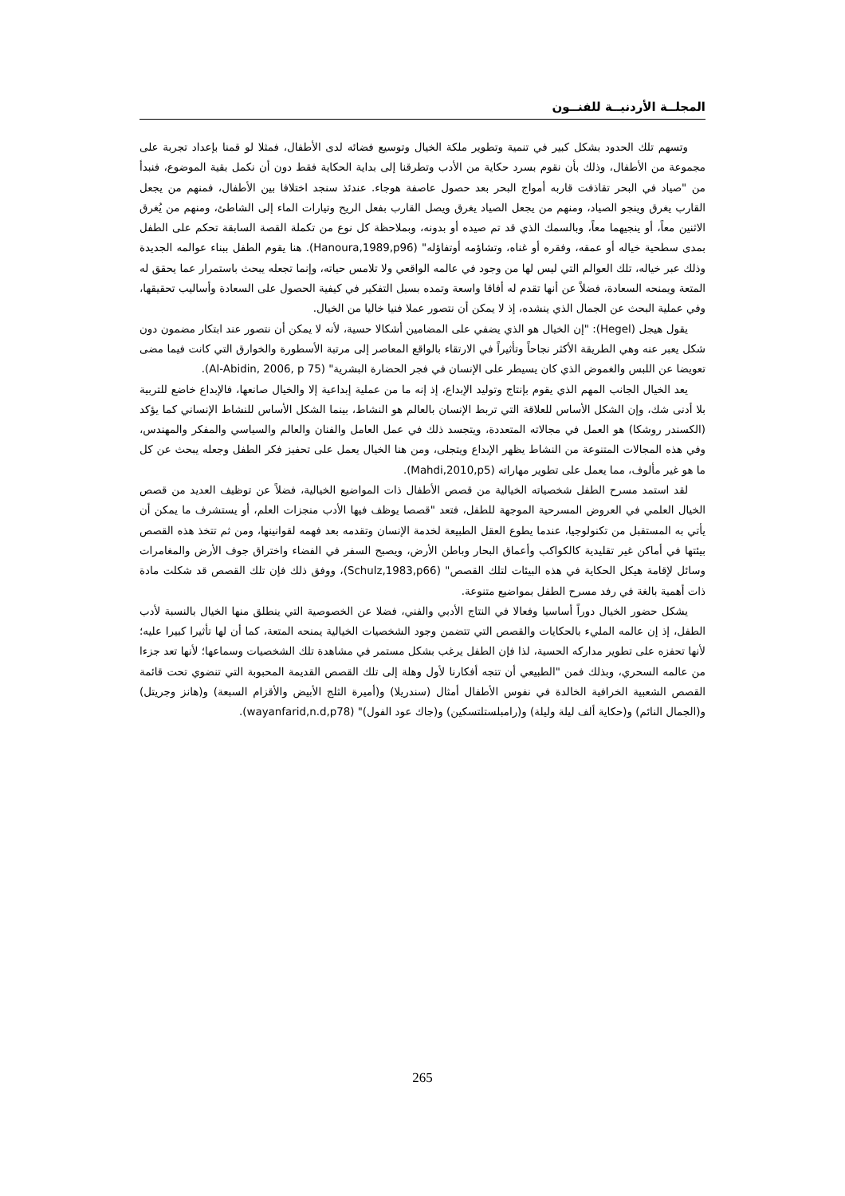المجلــة الأردنيــة للفنــون
وتسهم تلك الحدود بشكل كبير في تنمية وتطوير ملكة الخيال وتوسيع فضائه لدى الأطفال، فمثلا لو قمنا بإعداد تجربة على مجموعة من الأطفال، وذلك بأن نقوم بسرد حكاية من الأدب وتطرقنا إلى بداية الحكاية فقط دون أن نكمل بقية الموضوع، فنبدأ من "صياد في البحر تقاذفت قاربه أمواج البحر بعد حصول عاصفة هوجاء. عندئذ سنجد اختلافا بين الأطفال، فمنهم من يجعل القارب يغرق وينجو الصياد، ومنهم من يجعل الصياد يغرق ويصل القارب بفعل الريح وتيارات الماء إلى الشاطئ، ومنهم من يُغرق الاثنين معاً، أو ينجيهما معاً، وبالسمك الذي قد تم صيده أو بدونه، وبملاحظة كل نوع من تكملة القصة السابقة تحكم على الطفل بمدى سطحية خياله أو عمقه، وفقره أو غناه، وتشاؤمه أوتفاؤله" (Hanoura,1989,p96). هنا يقوم الطفل ببناء عوالمه الجديدة وذلك عبر خياله، تلك العوالم التي ليس لها من وجود في عالمه الواقعي ولا تلامس حياته، وإنما تجعله يبحث باستمرار عما يحقق له المتعة ويمنحه السعادة، فضلاً عن أنها تقدم له أفاقا واسعة وتمده بسبل التفكير في كيفية الحصول على السعادة وأساليب تحقيقها، وفي عملية البحث عن الجمال الذي ينشده، إذ لا يمكن أن نتصور عملا فنيا خاليا من الخيال.
يقول هيجل (Hegel): "إن الخيال هو الذي يضفي على المضامين أشكالا حسية، لأنه لا يمكن أن نتصور عند ابتكار مضمون دون شكل يعبر عنه وهي الطريقة الأكثر نجاحاً وتأثيراً في الارتقاء بالواقع المعاصر إلى مرتبة الأسطورة والخوارق التي كانت فيما مضى تعويضا عن اللبس والغموض الذي كان يسيطر على الإنسان في فجر الحضارة البشرية" (Al-Abidin, 2006, p 75).
يعد الخيال الجانب المهم الذي يقوم بإنتاج وتوليد الإبداع، إذ إنه ما من عملية إبداعية إلا والخيال صانعها، فالإبداع خاضع للتربية بلا أدنى شك، وإن الشكل الأساس للعلاقة التي تربط الإنسان بالعالم هو النشاط، بينما الشكل الأساس للنشاط الإنساني كما يؤكد (الكسندر روشكا) هو العمل في مجالاته المتعددة، ويتجسد ذلك في عمل العامل والفنان والعالم والسياسي والمفكر والمهندس، وفي هذه المجالات المتنوعة من النشاط يظهر الإبداع ويتجلى، ومن هنا الخيال يعمل على تحفيز فكر الطفل وجعله يبحث عن كل ما هو غير مألوف، مما يعمل على تطوير مهاراته (Mahdi,2010,p5).
لقد استمد مسرح الطفل شخصياته الخيالية من قصص الأطفال ذات المواضيع الخيالية، فضلاً عن توظيف العديد من قصص الخيال العلمي في العروض المسرحية الموجهة للطفل، فتعد "قصصا يوظف فيها الأدب منجزات العلم، أو يستشرف ما يمكن أن يأتي به المستقبل من تكنولوجيا، عندما يطوع العقل الطبيعة لخدمة الإنسان وتقدمه بعد فهمه لقوانينها، ومن ثم تتخذ هذه القصص بيئتها في أماكن غير تقليدية كالكواكب وأعماق البحار وباطن الأرض، ويصبح السفر في الفضاء واختراق جوف الأرض والمغامرات وسائل لإقامة هيكل الحكاية في هذه البيئات لتلك القصص" (Schulz,1983,p66)، ووفق ذلك فإن تلك القصص قد شكلت مادة ذات أهمية بالغة في رفد مسرح الطفل بمواضيع متنوعة.
يشكل حضور الخيال دوراً أساسيا وفعالا في النتاج الأدبي والفني، فضلا عن الخصوصية التي ينطلق منها الخيال بالنسبة لأدب الطفل، إذ إن عالمه المليء بالحكايات والقصص التي تتضمن وجود الشخصيات الخيالية يمنحه المتعة، كما أن لها تأثيرا كبيرا عليه؛ لأنها تحفزه على تطوير مداركه الحسية، لذا فإن الطفل يرغب بشكل مستمر في مشاهدة تلك الشخصيات وسماعها؛ لأنها تعد جزءا من عالمه السحري، وبذلك فمن "الطبيعي أن تتجه أفكارنا لأول وهلة إلى تلك القصص القديمة المحبوبة التي تنضوي تحت قائمة القصص الشعبية الخرافية الخالدة في نفوس الأطفال أمثال (سندريلا) و(أميرة الثلج الأبيض والأقزام السبعة) و(هانز وجريتل) و(الجمال النائم) و(حكاية ألف ليلة وليلة) و(رامبلستلتسكين) و(جاك عود الفول)" (wayanfarid,n.d,p78).
265